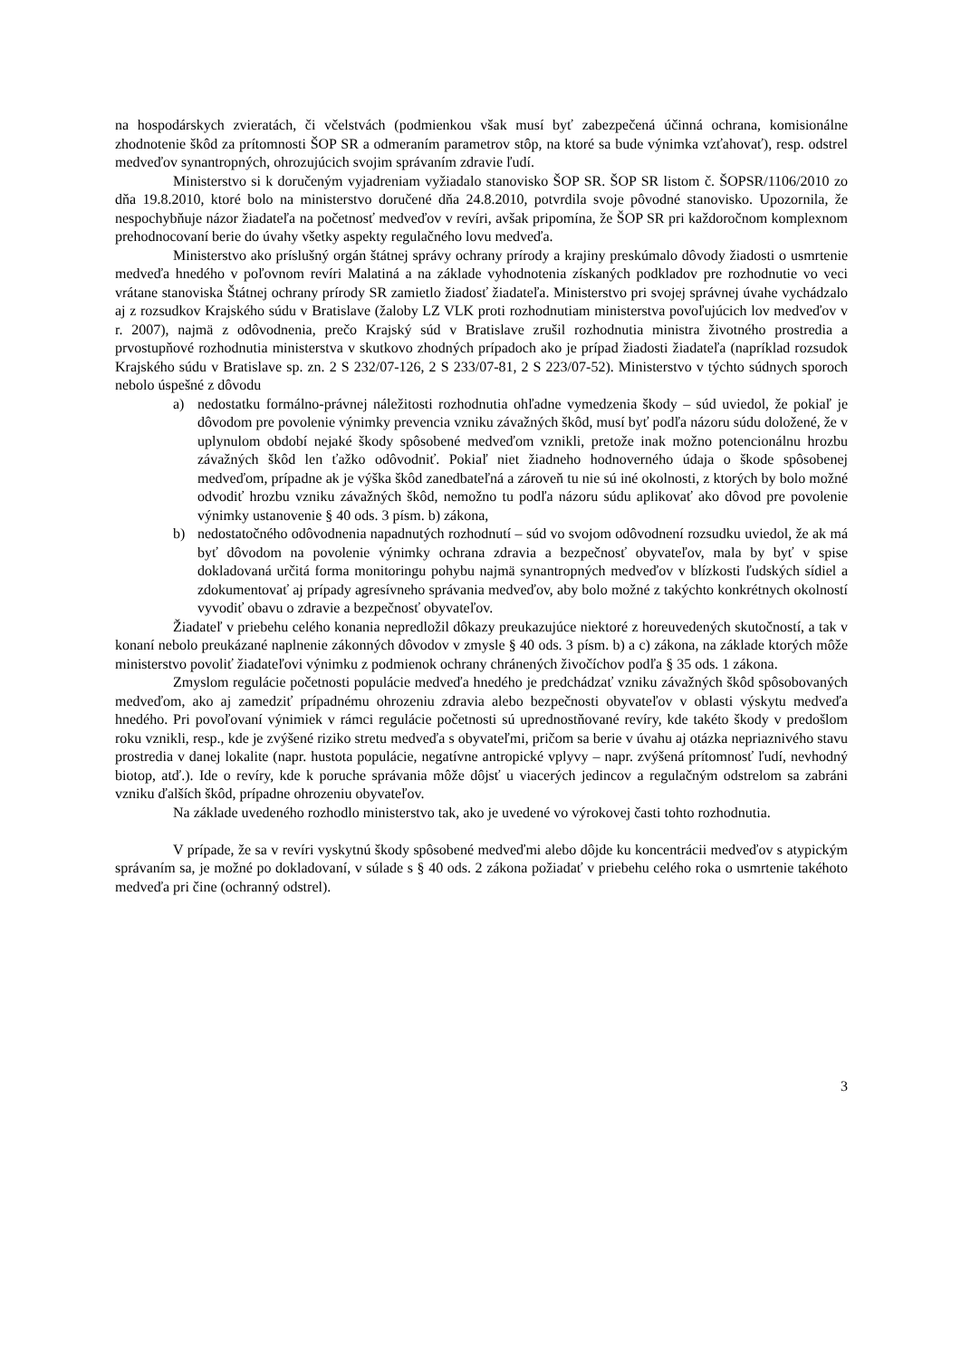na hospodárskych zvieratách, či včelstvách (podmienkou však musí byť zabezpečená účinná ochrana, komisionálne zhodnotenie škôd za prítomnosti ŠOP SR a odmeraním parametrov stôp, na ktoré sa bude výnimka vzťahovať), resp. odstrel medveďov synantropných, ohrozujúcich svojim správaním zdravie ľudí.
Ministerstvo si k doručeným vyjadreniam vyžiadalo stanovisko ŠOP SR. ŠOP SR listom č. ŠOPSR/1106/2010 zo dňa 19.8.2010, ktoré bolo na ministerstvo doručené dňa 24.8.2010, potvrdila svoje pôvodné stanovisko. Upozornila, že nespochybňuje názor žiadateľa na početnosť medveďov v revíri, avšak pripomína, že ŠOP SR pri každoročnom komplexnom prehodnocovaní berie do úvahy všetky aspekty regulačného lovu medveďa.
Ministerstvo ako príslušný orgán štátnej správy ochrany prírody a krajiny preskúmalo dôvody žiadosti o usmrtenie medveďa hnedého v poľovnom revíri Malatiná a na základe vyhodnotenia získaných podkladov pre rozhodnutie vo veci vrátane stanoviska Štátnej ochrany prírody SR zamietlo žiadosť žiadateľa. Ministerstvo pri svojej správnej úvahe vychádzalo aj z rozsudkov Krajského súdu v Bratislave (žaloby LZ VLK proti rozhodnutiam ministerstva povoľujúcich lov medveďov v r. 2007), najmä z odôvodnenia, prečo Krajský súd v Bratislave zrušil rozhodnutia ministra životného prostredia a prvostupňové rozhodnutia ministerstva v skutkovo zhodných prípadoch ako je prípad žiadosti žiadateľa (napríklad rozsudok Krajského súdu v Bratislave sp. zn. 2 S 232/07-126, 2 S 233/07-81, 2 S 223/07-52). Ministerstvo v týchto súdnych sporoch nebolo úspešné z dôvodu
a) nedostatku formálno-právnej náležitosti rozhodnutia ohľadne vymedzenia škody – súd uviedol, že pokiaľ je dôvodom pre povolenie výnimky prevencia vzniku závažných škôd, musí byť podľa názoru súdu doložené, že v uplynulom období nejaké škody spôsobené medveďom vznikli, pretože inak možno potencionálnu hrozbu závažných škôd len ťažko odôvodniť. Pokiaľ niet žiadneho hodnoverného údaja o škode spôsobenej medveďom, prípadne ak je výška škôd zanedbateľná a zároveň tu nie sú iné okolnosti, z ktorých by bolo možné odvodiť hrozbu vzniku závažných škôd, nemožno tu podľa názoru súdu aplikovať ako dôvod pre povolenie výnimky ustanovenie § 40 ods. 3 písm. b) zákona,
b) nedostatočného odôvodnenia napadnutých rozhodnutí – súd vo svojom odôvodnení rozsudku uviedol, že ak má byť dôvodom na povolenie výnimky ochrana zdravia a bezpečnosť obyvateľov, mala by byť v spise dokladovaná určitá forma monitoringu pohybu najmä synantropných medveďov v blízkosti ľudských sídiel a zdokumentovať aj prípady agresívneho správania medveďov, aby bolo možné z takýchto konkrétnych okolností vyvodiť obavu o zdravie a bezpečnosť obyvateľov.
Žiadateľ v priebehu celého konania nepredložil dôkazy preukazujúce niektoré z horeuvedených skutočností, a tak v konaní nebolo preukázané naplnenie zákonných dôvodov v zmysle § 40 ods. 3 písm. b) a c) zákona, na základe ktorých môže ministerstvo povoliť žiadateľovi výnimku z podmienok ochrany chránených živočíchov podľa § 35 ods. 1 zákona.
Zmyslom regulácie početnosti populácie medveďa hnedého je predchádzať vzniku závažných škôd spôsobovaných medveďom, ako aj zamedziť prípadnému ohrozeniu zdravia alebo bezpečnosti obyvateľov v oblasti výskytu medveďa hnedého. Pri povoľovaní výnimiek v rámci regulácie početnosti sú uprednostňované revíry, kde takéto škody v predošlom roku vznikli, resp., kde je zvýšené riziko stretu medveďa s obyvateľmi, pričom sa berie v úvahu aj otázka nepriaznivého stavu prostredia v danej lokalite (napr. hustota populácie, negatívne antropické vplyvy – napr. zvýšená prítomnosť ľudí, nevhodný biotop, atď.). Ide o revíry, kde k poruche správania môže dôjsť u viacerých jedincov a regulačným odstrelom sa zabráni vzniku ďalších škôd, prípadne ohrozeniu obyvateľov.
Na základe uvedeného rozhodlo ministerstvo tak, ako je uvedené vo výrokovej časti tohto rozhodnutia.
V prípade, že sa v revíri vyskytnú škody spôsobené medveďmi alebo dôjde ku koncentrácii medveďov s atypickým správaním sa, je možné po dokladovaní, v súlade s § 40 ods. 2 zákona požiadať v priebehu celého roka o usmrtenie takéhoto medveďa pri čine (ochranný odstrel).
3